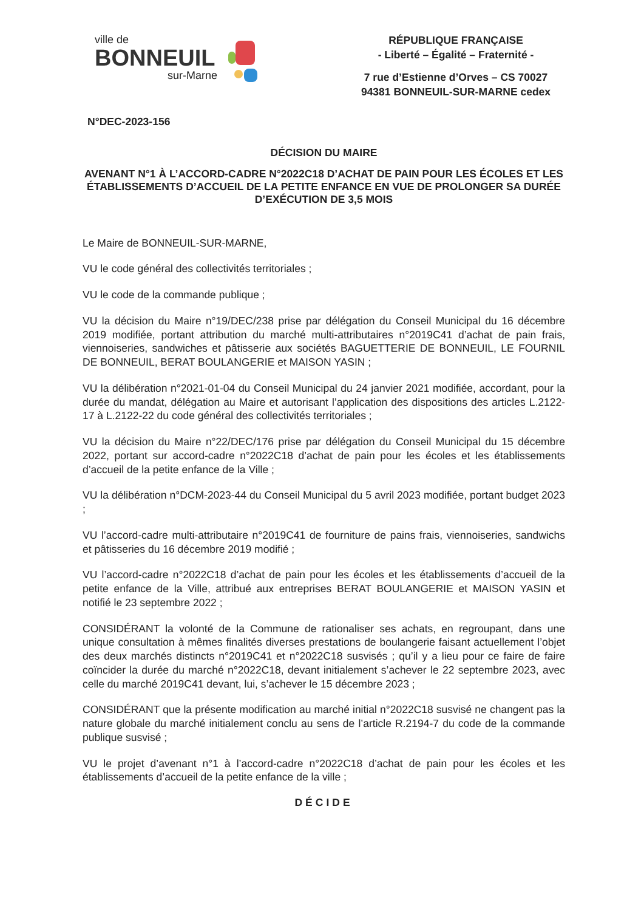ville de
BONNEUIL
sur-Marne
RÉPUBLIQUE FRANÇAISE
- Liberté – Égalité – Fraternité -
7 rue d’Estienne d’Orves – CS 70027
94381 BONNEUIL-SUR-MARNE cedex
N°DEC-2023-156
DÉCISION DU MAIRE
AVENANT N°1 À L’ACCORD-CADRE N°2022C18 D’ACHAT DE PAIN POUR LES ÉCOLES ET LES ÉTABLISSEMENTS D’ACCUEIL DE LA PETITE ENFANCE EN VUE DE PROLONGER SA DURÉE D’EXÉCUTION DE 3,5 MOIS
Le Maire de BONNEUIL-SUR-MARNE,
VU le code général des collectivités territoriales ;
VU le code de la commande publique ;
VU la décision du Maire n°19/DEC/238 prise par délégation du Conseil Municipal du 16 décembre 2019 modifiée, portant attribution du marché multi-attributaires n°2019C41 d’achat de pain frais, viennoiseries, sandwiches et pâtisserie aux sociétés BAGUETTERIE DE BONNEUIL, LE FOURNIL DE BONNEUIL, BERAT BOULANGERIE et MAISON YASIN ;
VU la délibération n°2021-01-04 du Conseil Municipal du 24 janvier 2021 modifiée, accordant, pour la durée du mandat, délégation au Maire et autorisant l’application des dispositions des articles L.2122-17 à L.2122-22 du code général des collectivités territoriales ;
VU la décision du Maire n°22/DEC/176 prise par délégation du Conseil Municipal du 15 décembre 2022, portant sur accord-cadre n°2022C18 d’achat de pain pour les écoles et les établissements d’accueil de la petite enfance de la Ville ;
VU la délibération n°DCM-2023-44 du Conseil Municipal du 5 avril 2023 modifiée, portant budget 2023 ;
VU l’accord-cadre multi-attributaire n°2019C41 de fourniture de pains frais, viennoiseries, sandwichs et pâtisseries du 16 décembre 2019 modifié ;
VU l’accord-cadre n°2022C18 d’achat de pain pour les écoles et les établissements d’accueil de la petite enfance de la Ville, attribué aux entreprises BERAT BOULANGERIE et MAISON YASIN et notifié le 23 septembre 2022 ;
CONSIDÉRANT la volonté de la Commune de rationaliser ses achats, en regroupant, dans une unique consultation à mêmes finalités diverses prestations de boulangerie faisant actuellement l’objet des deux marchés distincts n°2019C41 et n°2022C18 susvisés ; qu’il y a lieu pour ce faire de faire coïncider la durée du marché n°2022C18, devant initialement s’achever le 22 septembre 2023, avec celle du marché 2019C41 devant, lui, s’achever le 15 décembre 2023 ;
CONSIDÉRANT que la présente modification au marché initial n°2022C18 susvisé ne changent pas la nature globale du marché initialement conclu au sens de l’article R.2194-7 du code de la commande publique susvisé ;
VU le projet d’avenant n°1 à l’accord-cadre n°2022C18 d’achat de pain pour les écoles et les établissements d’accueil de la petite enfance de la ville ;
DÉCIDE